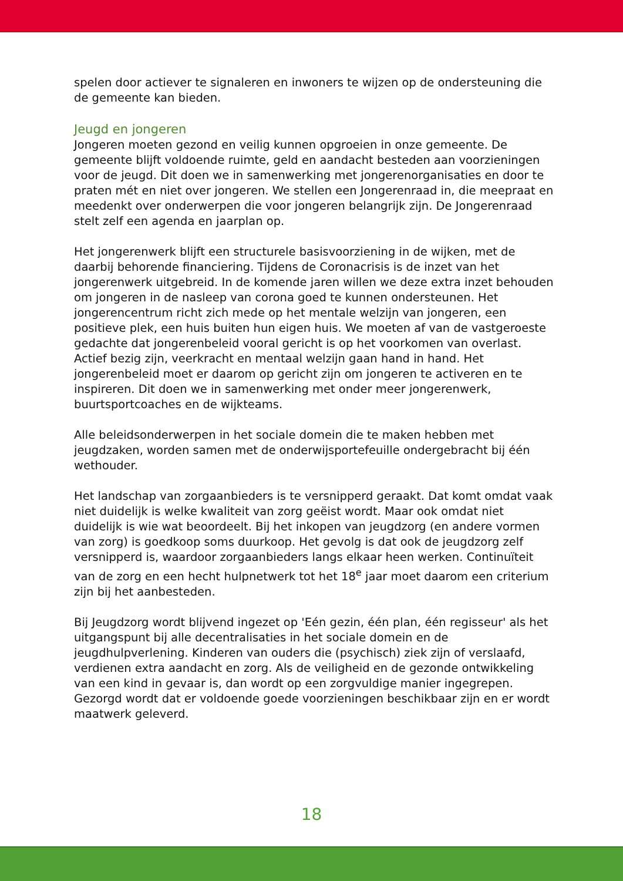spelen door actiever te signaleren en inwoners te wijzen op de ondersteuning die de gemeente kan bieden.
Jeugd en jongeren
Jongeren moeten gezond en veilig kunnen opgroeien in onze gemeente. De gemeente blijft voldoende ruimte, geld en aandacht besteden aan voorzieningen voor de jeugd. Dit doen we in samenwerking met jongerenorganisaties en door te praten mét en niet over jongeren. We stellen een Jongerenraad in, die meepraat en meedenkt over onderwerpen die voor jongeren belangrijk zijn. De Jongerenraad stelt zelf een agenda en jaarplan op.
Het jongerenwerk blijft een structurele basisvoorziening in de wijken, met de daarbij behorende financiering. Tijdens de Coronacrisis is de inzet van het jongerenwerk uitgebreid. In de komende jaren willen we deze extra inzet behouden om jongeren in de nasleep van corona goed te kunnen ondersteunen. Het jongerencentrum richt zich mede op het mentale welzijn van jongeren, een positieve plek, een huis buiten hun eigen huis. We moeten af van de vastgeroeste gedachte dat jongerenbeleid vooral gericht is op het voorkomen van overlast. Actief bezig zijn, veerkracht en mentaal welzijn gaan hand in hand. Het jongerenbeleid moet er daarom op gericht zijn om jongeren te activeren en te inspireren. Dit doen we in samenwerking met onder meer jongerenwerk, buurtsportcoaches en de wijkteams.
Alle beleidsonderwerpen in het sociale domein die te maken hebben met jeugdzaken, worden samen met de onderwijsportefeuille ondergebracht bij één wethouder.
Het landschap van zorgaanbieders is te versnipperd geraakt. Dat komt omdat vaak niet duidelijk is welke kwaliteit van zorg geëist wordt. Maar ook omdat niet duidelijk is wie wat beoordeelt. Bij het inkopen van jeugdzorg (en andere vormen van zorg) is goedkoop soms duurkoop. Het gevolg is dat ook de jeugdzorg zelf versnipperd is, waardoor zorgaanbieders langs elkaar heen werken. Continuïteit van de zorg en een hecht hulpnetwerk tot het 18<sup>e</sup> jaar moet daarom een criterium zijn bij het aanbesteden.
Bij Jeugdzorg wordt blijvend ingezet op 'Eén gezin, één plan, één regisseur' als het uitgangspunt bij alle decentralisaties in het sociale domein en de jeugdhulpverlening. Kinderen van ouders die (psychisch) ziek zijn of verslaafd, verdienen extra aandacht en zorg. Als de veiligheid en de gezonde ontwikkeling van een kind in gevaar is, dan wordt op een zorgvuldige manier ingegrepen. Gezorgd wordt dat er voldoende goede voorzieningen beschikbaar zijn en er wordt maatwerk geleverd.
18